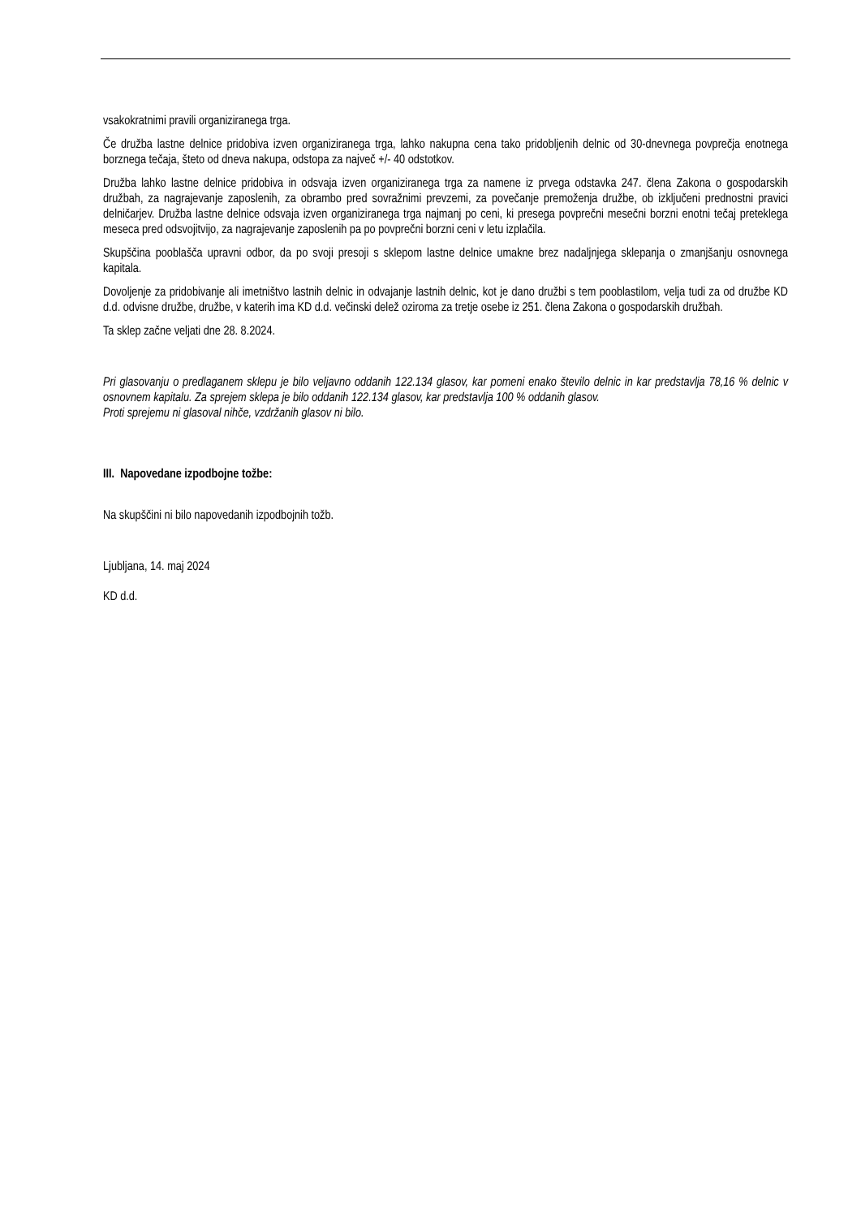vsakokratnimi pravili organiziranega trga.
Če družba lastne delnice pridobiva izven organiziranega trga, lahko nakupna cena tako pridobljenih delnic od 30-dnevnega povprečja enotnega borznega tečaja, šteto od dneva nakupa, odstopa za največ +/- 40 odstotkov.
Družba lahko lastne delnice pridobiva in odsvaja izven organiziranega trga za namene iz prvega odstavka 247. člena Zakona o gospodarskih družbah, za nagrajevanje zaposlenih, za obrambo pred sovražnimi prevzemi, za povečanje premoženja družbe, ob izključeni prednostni pravici delničarjev. Družba lastne delnice odsvaja izven organiziranega trga najmanj po ceni, ki presega povprečni mesečni borzni enotni tečaj preteklega meseca pred odsvojitvijo, za nagrajevanje zaposlenih pa po povprečni borzni ceni v letu izplačila.
Skupščina pooblašča upravni odbor, da po svoji presoji s sklepom lastne delnice umakne brez nadaljnjega sklepanja o zmanjšanju osnovnega kapitala.
Dovoljenje za pridobivanje ali imetništvo lastnih delnic in odvajanje lastnih delnic, kot je dano družbi s tem pooblastilom, velja tudi za od družbe KD d.d. odvisne družbe, družbe, v katerih ima KD d.d. večinski delež oziroma za tretje osebe iz 251. člena Zakona o gospodarskih družbah.
Ta sklep začne veljati dne 28. 8.2024.
Pri glasovanju o predlaganem sklepu je bilo veljavno oddanih 122.134 glasov, kar pomeni enako število delnic in kar predstavlja 78,16 % delnic v osnovnem kapitalu. Za sprejem sklepa je bilo oddanih 122.134 glasov, kar predstavlja 100 % oddanih glasov.
Proti sprejemu ni glasoval nihče, vzdržanih glasov ni bilo.
III. Napovedane izpodbojne tožbe:
Na skupščini ni bilo napovedanih izpodbojnih tožb.
Ljubljana, 14. maj 2024
KD d.d.